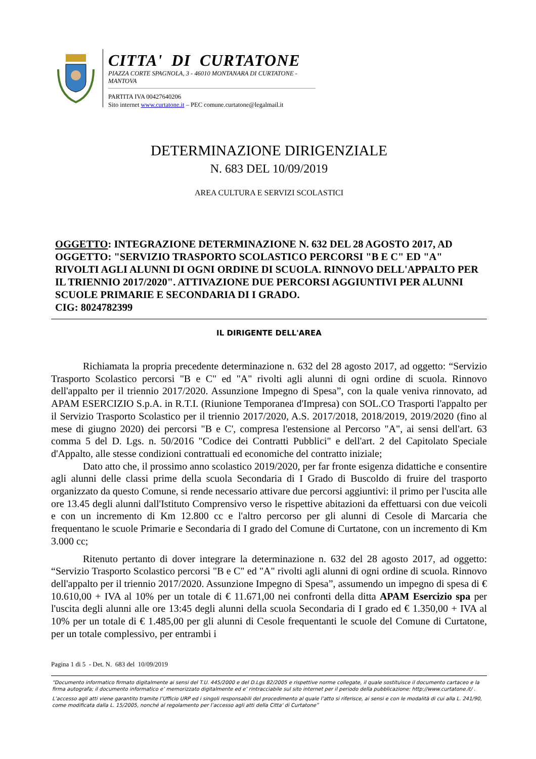CITTA' DI CURTATONE
PIAZZA CORTE SPAGNOLA, 3 - 46010 MONTANARA DI CURTATONE - MANTOVA
PARTITA IVA 00427640206
Sito internet www.curtatone.it – PEC comune.curtatone@legalmail.it
DETERMINAZIONE DIRIGENZIALE
N. 683 DEL 10/09/2019
AREA CULTURA E SERVIZI SCOLASTICI
OGGETTO: INTEGRAZIONE DETERMINAZIONE N. 632 DEL 28 AGOSTO 2017, AD OGGETTO: "SERVIZIO TRASPORTO SCOLASTICO PERCORSI "B E C" ED "A" RIVOLTI AGLI ALUNNI DI OGNI ORDINE DI SCUOLA. RINNOVO DELL'APPALTO PER IL TRIENNIO 2017/2020". ATTIVAZIONE DUE PERCORSI AGGIUNTIVI PER ALUNNI SCUOLE PRIMARIE E SECONDARIA DI I GRADO.
CIG: 8024782399
IL DIRIGENTE DELL'AREA
Richiamata la propria precedente determinazione n. 632 del 28 agosto 2017, ad oggetto: “Servizio Trasporto Scolastico percorsi "B e C" ed "A" rivolti agli alunni di ogni ordine di scuola. Rinnovo dell'appalto per il triennio 2017/2020. Assunzione Impegno di Spesa”, con la quale veniva rinnovato, ad APAM ESERCIZIO S.p.A. in R.T.I. (Riunione Temporanea d'Impresa) con SOL.CO Trasporti l'appalto per il Servizio Trasporto Scolastico per il triennio 2017/2020, A.S. 2017/2018, 2018/2019, 2019/2020 (fino al mese di giugno 2020) dei percorsi "B e C', compresa l'estensione al Percorso "A", ai sensi dell'art. 63 comma 5 del D. Lgs. n. 50/2016 "Codice dei Contratti Pubblici" e dell'art. 2 del Capitolato Speciale d'Appalto, alle stesse condizioni contrattuali ed economiche del contratto iniziale;
Dato atto che, il prossimo anno scolastico 2019/2020, per far fronte esigenza didattiche e consentire agli alunni delle classi prime della scuola Secondaria di I Grado di Buscoldo di fruire del trasporto organizzato da questo Comune, si rende necessario attivare due percorsi aggiuntivi: il primo per l'uscita alle ore 13.45 degli alunni dall'Istituto Comprensivo verso le rispettive abitazioni da effettuarsi con due veicoli e con un incremento di Km 12.800 cc e l'altro percorso per gli alunni di Cesole di Marcaria che frequentano le scuole Primarie e Secondaria di I grado del Comune di Curtatone, con un incremento di Km 3.000 cc;
Ritenuto pertanto di dover integrare la determinazione n. 632 del 28 agosto 2017, ad oggetto: “Servizio Trasporto Scolastico percorsi "B e C" ed "A" rivolti agli alunni di ogni ordine di scuola. Rinnovo dell'appalto per il triennio 2017/2020. Assunzione Impegno di Spesa”, assumendo un impegno di spesa di € 10.610,00 + IVA al 10% per un totale di € 11.671,00 nei confronti della ditta APAM Esercizio spa per l'uscita degli alunni alle ore 13:45 degli alunni della scuola Secondaria di I grado ed € 1.350,00 + IVA al 10% per un totale di € 1.485,00 per gli alunni di Cesole frequentanti le scuole del Comune di Curtatone, per un totale complessivo, per entrambi i
Pagina 1 di 5 - Det. N. 683 del 10/09/2019
“Documento informatico firmato digitalmente ai sensi del T.U. 445/2000 e del D.Lgs 82/2005 e rispettive norme collegate, il quale sostituisce il documento cartaceo e la firma autografa; il documento informatico e’ memorizzato digitalmente ed e’ rintracciabile sul sito internet per il periodo della pubblicazione: http://www.curtatone.it/ .
L’accesso agli atti viene garantito tramite l’Ufficio URP ed i singoli responsabili del procedimento al quale l’atto si riferisce, ai sensi e con le modalità di cui alla L. 241/90, come modificata dalla L. 15/2005, nonché al regolamento per l’accesso agli atti della Citta' di Curtatone”